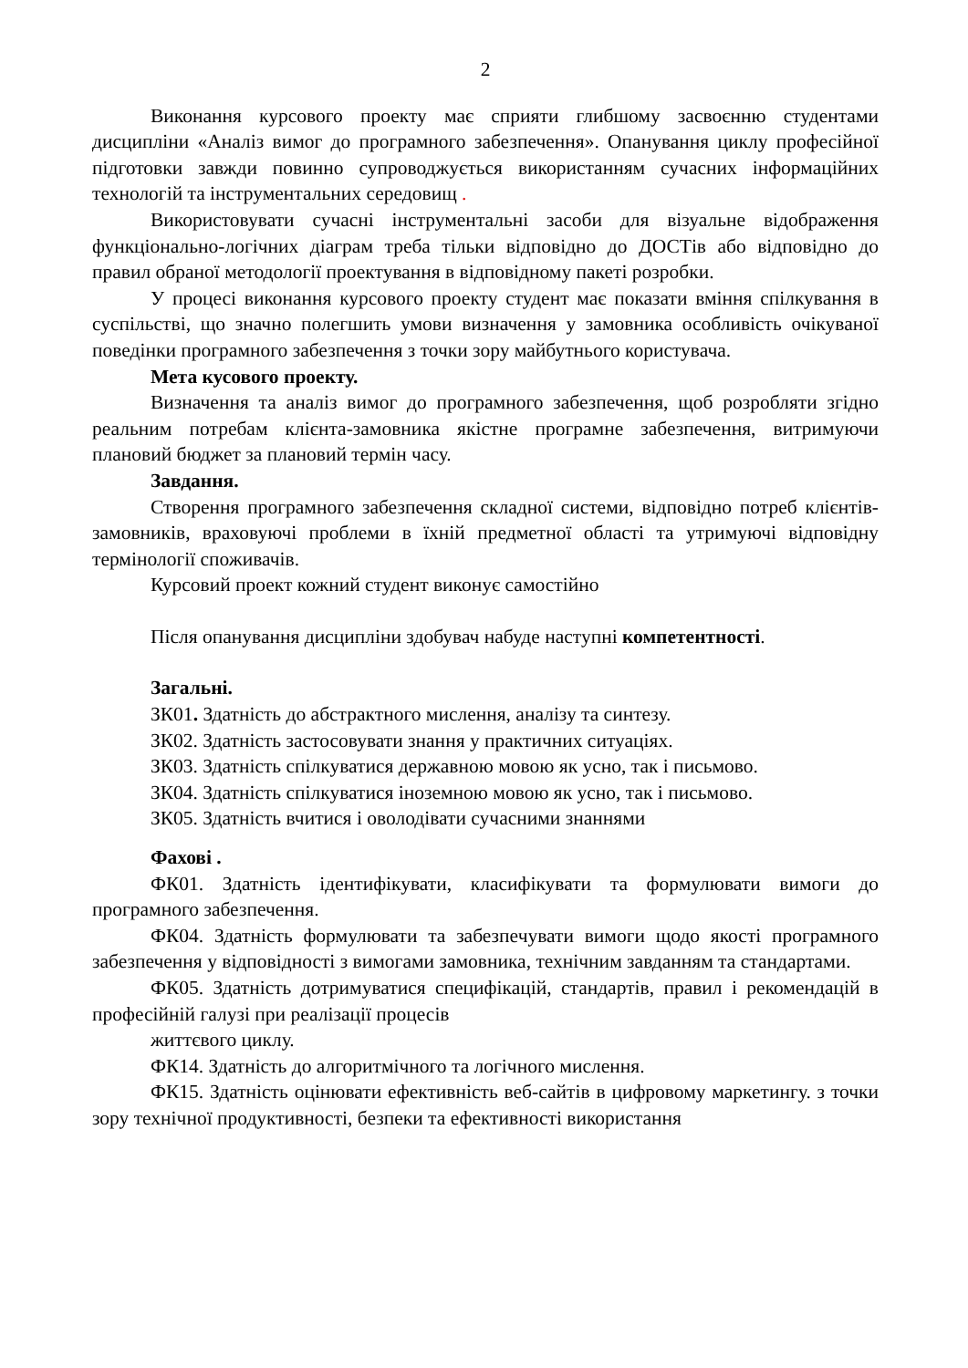2
Виконання курсового проекту має сприяти глибшому засвоєнню студентами дисципліни «Аналіз вимог до програмного забезпечення». Опанування циклу професійної підготовки завжди повинно супроводжується використанням сучасних інформаційних технологій та інструментальних середовищ .
Використовувати сучасні інструментальні засоби для візуальне відображення функціонально-логічних діаграм треба тільки відповідно до ДОСТів або відповідно до правил обраної методології проектування в відповідному пакеті розробки.
У процесі виконання курсового проекту студент має показати вміння спілкування в суспільстві, що значно полегшить умови визначення у замовника особливість очікуваної поведінки програмного забезпечення з точки зору майбутнього користувача.
Мета кусового проекту.
Визначення та аналіз вимог до програмного забезпечення, щоб розробляти згідно реальним потребам клієнта-замовника якістне програмне забезпечення, витримуючи плановий бюджет за плановий термін часу.
Завдання.
Створення програмного забезпечення складної системи, відповідно потреб клієнтів-замовників, враховуючі проблеми в їхній предметної області та утримуючі відповідну термінології споживачів.
Курсовий проект кожний студент виконує самостійно
Після опанування дисципліни здобувач набуде наступні компетентності.
Загальні.
ЗК01. Здатність до абстрактного мислення, аналізу та синтезу.
ЗК02. Здатність застосовувати знання у практичних ситуаціях.
ЗК03. Здатність спілкуватися державною мовою як усно, так і письмово.
ЗК04. Здатність спілкуватися іноземною мовою як усно, так і письмово.
ЗК05. Здатність вчитися і оволодівати сучасними знаннями
Фахові .
ФК01. Здатність ідентифікувати, класифікувати та формулювати вимоги до програмного забезпечення.
ФК04. Здатність формулювати та забезпечувати вимоги щодо якості програмного забезпечення у відповідності з вимогами замовника, технічним завданням та стандартами.
ФК05. Здатність дотримуватися специфікацій, стандартів, правил і рекомендацій в професійній галузі при реалізації процесів
життєвого циклу.
ФК14. Здатність до алгоритмічного та логічного мислення.
ФК15. Здатність оцінювати ефективність веб-сайтів в цифровому маркетингу. з точки зору технічної продуктивності, безпеки та ефективності використання